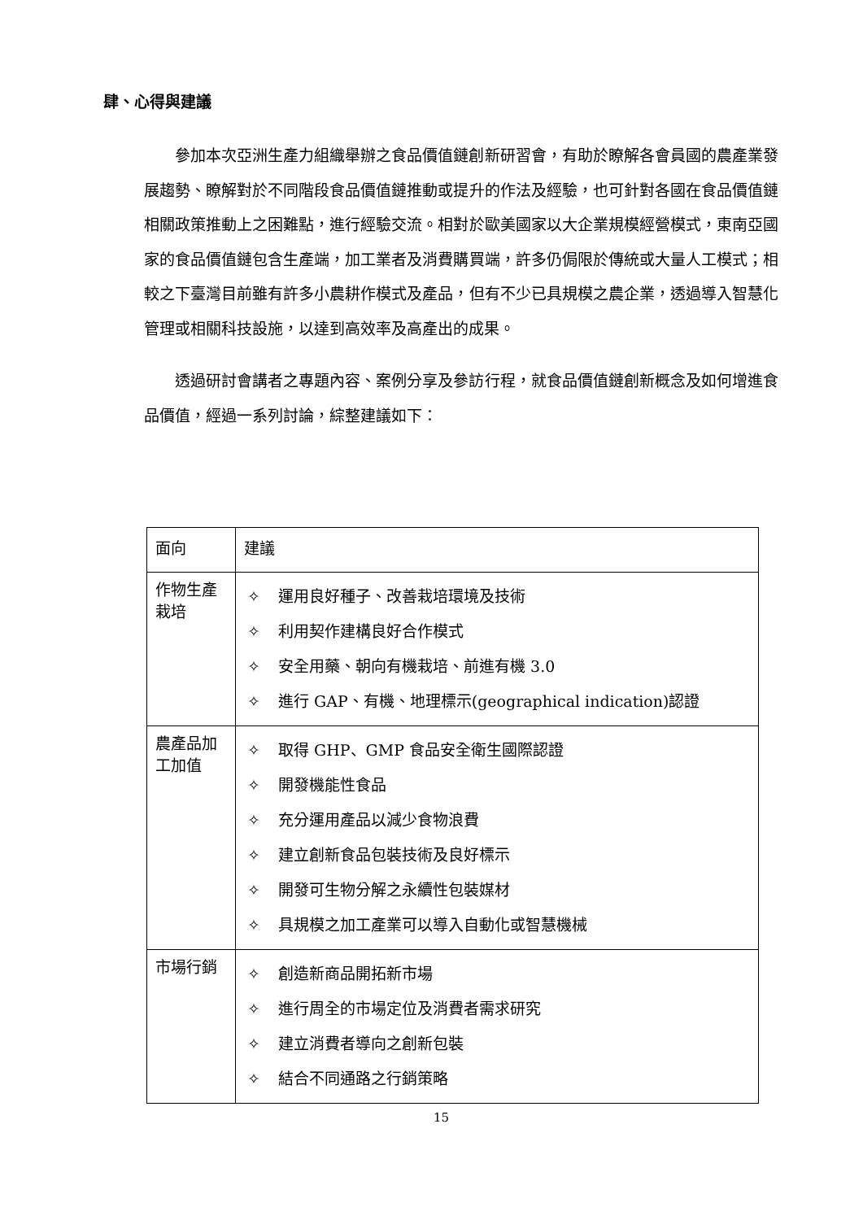肆、心得與建議
參加本次亞洲生產力組織舉辦之食品價值鏈創新研習會，有助於瞭解各會員國的農產業發展趨勢、瞭解對於不同階段食品價值鏈推動或提升的作法及經驗，也可針對各國在食品價值鏈相關政策推動上之困難點，進行經驗交流。相對於歐美國家以大企業規模經營模式，東南亞國家的食品價值鏈包含生產端，加工業者及消費購買端，許多仍侷限於傳統或大量人工模式；相較之下臺灣目前雖有許多小農耕作模式及產品，但有不少已具規模之農企業，透過導入智慧化管理或相關科技設施，以達到高效率及高產出的成果。
透過研討會講者之專題內容、案例分享及參訪行程，就食品價值鏈創新概念及如何增進食品價值，經過一系列討論，綜整建議如下：
| 面向 | 建議 |
| 作物生產栽培 | ✧ 運用良好種子、改善栽培環境及技術 ✧ 利用契作建構良好合作模式 ✧ 安全用藥、朝向有機栽培、前進有機 3.0 ✧ 進行 GAP、有機、地理標示(geographical indication)認證 |
| 農產品加工加值 | ✧ 取得 GHP、GMP 食品安全衛生國際認證 ✧ 開發機能性食品 ✧ 充分運用產品以減少食物浪費 ✧ 建立創新食品包裝技術及良好標示 ✧ 開發可生物分解之永續性包裝媒材 ✧ 具規模之加工產業可以導入自動化或智慧機械 |
| 市場行銷 | ✧ 創造新商品開拓新市場 ✧ 進行周全的市場定位及消費者需求研究 ✧ 建立消費者導向之創新包裝 ✧ 結合不同通路之行銷策略 |
15